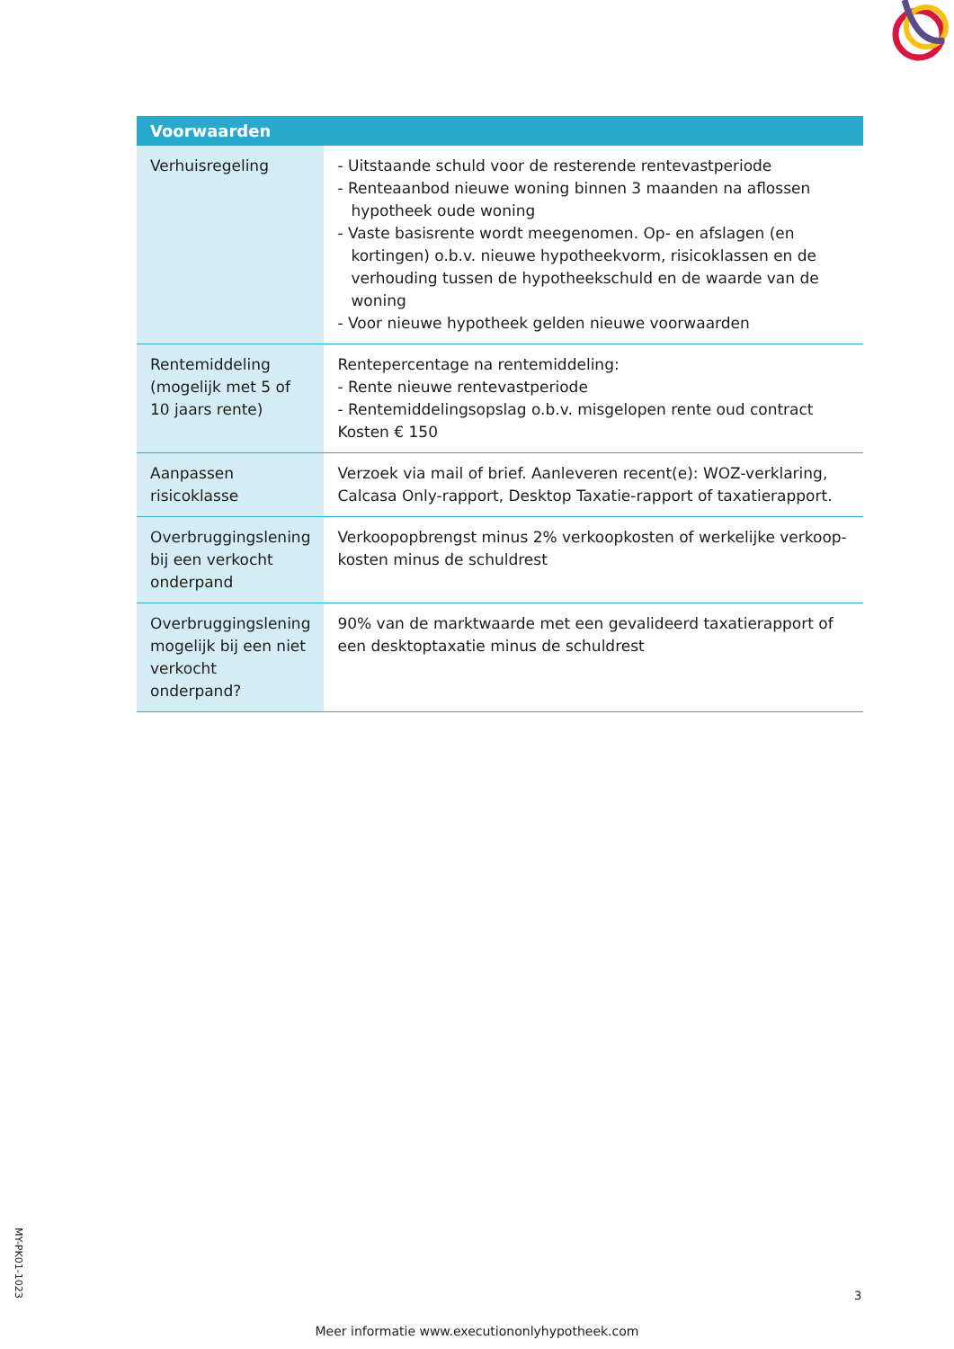| Voorwaarden | |
| --- | --- |
| Verhuisregeling | - Uitstaande schuld voor de resterende rentevastperiode - Renteaanbod nieuwe woning binnen 3 maanden na aflossen hypotheek oude woning - Vaste basisrente wordt meegenomen. Op- en afslagen (en kortingen) o.b.v. nieuwe hypotheekvorm, risicoklassen en de verhouding tussen de hypotheekschuld en de waarde van de woning - Voor nieuwe hypotheek gelden nieuwe voorwaarden |
| Rentemiddeling (mogelijk met 5 of 10 jaars rente) | Rentepercentage na rentemiddeling: - Rente nieuwe rentevastperiode - Rentemiddelingsopslag o.b.v. misgelopen rente oud contract Kosten € 150 |
| Aanpassen risicoklasse | Verzoek via mail of brief. Aanleveren recent(e): WOZ-verklaring, Calcasa Only-rapport, Desktop Taxatie-rapport of taxatierapport. |
| Overbruggingslening bij een verkocht onderpand | Verkoopopbrengst minus 2% verkoopkosten of werkelijke verkoop-kosten minus de schuldrest |
| Overbruggingslening mogelijk bij een niet verkocht onderpand? | 90% van de marktwaarde met een gevalideerd taxatierapport of een desktoptaxatie minus de schuldrest |
MY-PK01-1023
3
Meer informatie www.executiononlyhypotheek.com